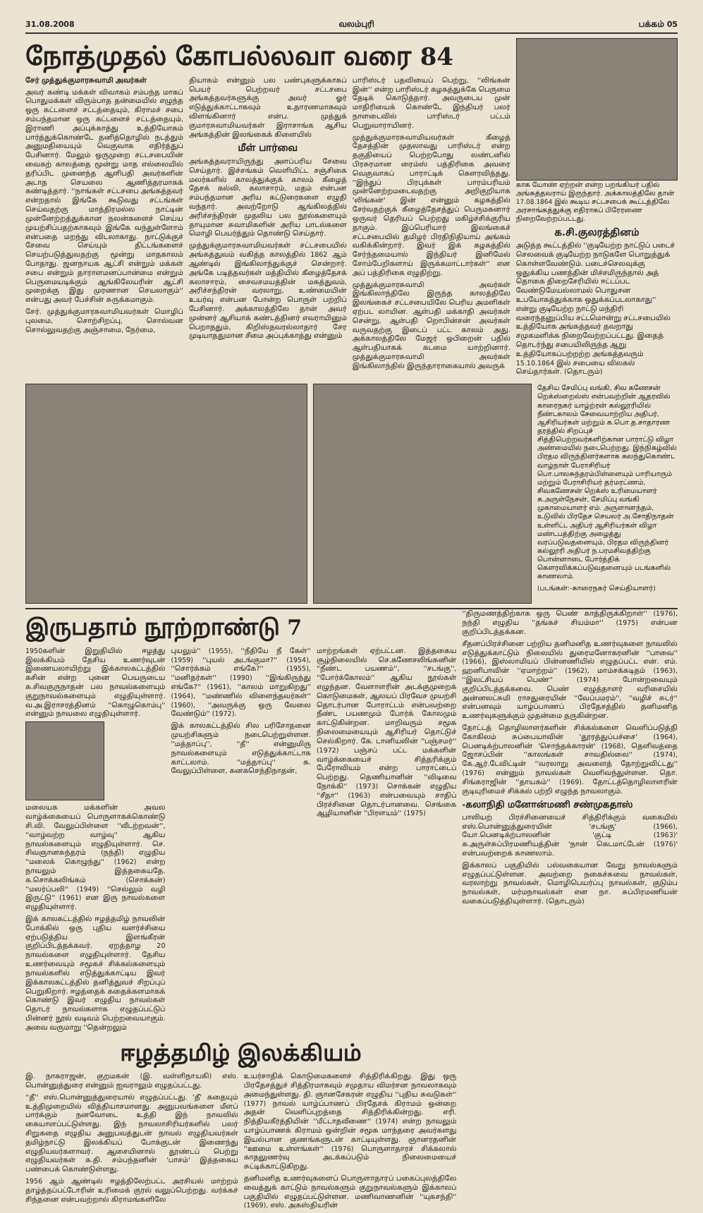31.08.2008 வலம்புரி பக்கம் 05
நோத்முதல் கோபல்லவா வரை 84
சேர் முத்துக்குமாரசுவாமி அவர்கள்
அவர் கண்டி மக்கள் விவாகம் சம்பந்த மாகப் பொதுமக்கள் விரும்பாத தன்மையில் எழுந்த ஒரு கட்டளைச் சட்டத்தையும், கிராமச் சபை சம்பந்தமான ஒரு கட்டளைச் சட்டத்தையும், இராணி அப்புக்காத்து உத்தியோகம் பார்த்துக்கொண்டே தனித்தொழில் நடத்தும் அனுமதியையும் வெகுவாக எதிர்த்துப் பேசினார். மேலும் ஒருமுறை சட்டசபையின் வைகற் காலத்தை மூன்று மாத எல்லையில் தரிப்பிட முனைந்த ஆளிபதி அவர்களின் அடாத செயலை ஆணித்தரமாகக் கண்டித்தார். ''நாங்கள் சட்டசபை அங்கத்தவர் என்றதால் இங்கே கூடுவது சட்டங்கள் செய்வதற்கு மாத்திரமல்ல நாட்டின் முன்னேற்றத்துக்கான நலன்களைச் செய்ய முயற்சிப்பதற்காகவும் இங்கே வந்துள்ளோம் என்பதை மறந்து விடலாகாது. நாட்டுக்குச் சேவை செய்யும் திட்டங்களைச் செயற்படுத்துவதற்கு மூன்று மாதகாலம் போதாது. ஜனநாயக ஆட்சி என்றும் மக்கள் சபை என்றும் தாராளமனப்பான்மை என்றும் பெருமையடிக்கும் ஆங்கிலேயரின் ஆட்சி முறைக்கு இது முரணான செயலாகும்'' என்பது அவர் பேச்சின் சுருக்கமாகும்.
சேர். முத்துக்குமாரசுவாமியவர்கள் மொழிப் புலமை, சொற்சிறப்பு, சொல்வன சொல்லுவதற்கு அஞ்சாமை, நேர்மை,
தியாகம் என்னும் பல பண்புகளுக்காகப் பெயர் பெற்றவர் சட்டசபை அங்கத்தவர்களுக்கு அவர் ஓர் எடுத்துக்காட்டாகவும் உதாரணமாகவும் விளங்கினார் என்ப. முத்துக் குமாரசுவாமியவர்கள் இராசாங்க ஆசிய அங்கத்தின் இலங்கைக் கிளையில்
மீள் பார்வை
அங்கத்தவராயிருந்து அளப்பரிய சேவை செய்தார். இச்சங்கம் வெளியிட்ட சஞ்சிகை மலர்களில் காலத்துக்குக் காலம் கீழைத் தேசக் கல்வி, கலாசாரம், மதம் என்பன சம்பந்தமான அரிய கட்டுரைகளை எழுதி வந்தார். அவற்றோடு ஆங்கிலத்தில் அரிச்சந்திரன் முதலிய பல நூல்களையும் தாயுமான சுவாமிகளின் அரிய பாடல்களை மொழி பெயர்த்தும் தொண்டு செய்தார்.
முத்துக்குமாரசுவாமியவர்கள் சட்டசபையில் அங்கத்துவம் வகித்த காலத்தில் 1862 ஆம் ஆண்டில் இங்கிலாந்துக்குச் சென்றார். அங்கே படித்தவர்கள் மத்தியில் கீழைத்தேசக் கலாசாரம், சைவசமயத்தின் மகத்துவம், அரிச்சந்திரன் வரலாறு, உண்மையின் உயர்வு என்பன போன்ற பொருள் பற்றிப் பேசினார். அக்காலத்திலே தான் அவர் முன்னர் ஆசியாக் கண்டத்தினர் எவராயினும் பெறாததும், கிறிஸ்தவரல்லாதார் சேர முடியாததுமான சீமை அப்புக்காத்து என்னும்
பாரிஸ்டர் பதவியைப் பெற்று, ''லிங்கன் இன்'' என்ற பாரிஸ்டர் கழகத்துக்கே பெருமை தேடிக் கொடுத்தார். அவருடைய முன் மாதிரியைக் கொண்டே இந்தியர் பலர் நாளடைவில் பாரிஸ்டர் பட்டம் பெறுவாராயினர்.
முத்துக்குமாரசுவாமியவர்கள் கீழைத் தேசத்தின் முதலாவது பாரிஸ்டர் என்ற தகுதியைப் பெற்றபோது லண்டனில் பிரசுரமான ரைம்ஸ் பத்திரிகை அவரை வெகுவாகப் பாராட்டிக் கௌரவித்தது. ''இந்துப் பிரபுக்கள் பாரம்பரியம் முன்னேற்றமடைவதற்கு அறிகுறியாக 'லிங்கன்' இன் என்னும் கழகத்தில் சேர்வதற்குக் கீழைத்தேசத்துப் பெருமகனார் ஒருவர் தெரியப் பெற்றது மகிழ்ச்சிக்குரிய தாகும். இப்பெரியார் இலங்கைச் சட்டசபையில் தமிழர் பிரதிநிதியாய் அங்கம் வகிக்கின்றார். இவர் இக் கழகத்தில் சேர்ந்தமையால் இந்தியர் இனிமேல் சோம்பேறிகளாய் இருக்கமாட்டார்கள்'' என அப் பத்திரிகை எழுதிற்று.
முத்துக்குமாரசுவாமி அவர்கள் இங்கிலாந்திலே இருந்த காலத்திலே இலங்கைச் சட்டசபையிலே பெரிய அமளிகள் ஏற்பட லாயின. ஆள்பதி மக்காதி அவர்கள் சென்று, ஆள்பதி றொபின்சன் அவர்கள் வருவதற்கு இடைப் பட்ட காலம் அது. அக்காலத்திலே மேஜர் ஒபிறைன் பதில் ஆள்பதியாகக் கடமை யாற்றினார். முத்துக்குமாரசுவாமி அவர்கள் இங்கிலாந்தில் இருந்தாராகையால் அவருக்
காக யோண் ஏற்றன் என்ற பறங்கியர் பதில் அங்கத்தவராய் இருந்தார். அக்காலத்திலே தான் 17.08.1864 இல் கூடிய சட்டசபைக் கூட்டத்திலே அரசாங்கத்துக்கு எதிராகப் பிரேரணை நிறைவேற்றப்பட்டது.
க.சி.குலரத்தினம்
அடுத்த கூட்டத்தில் ''குடியேற்ற நாட்டுப் படைச் செலவைக் குடியேற்ற நாடுகளே பொறுத்துக் கொள்ளவேண்டும். படைச்செலவுக்கு ஒதுக்கிய பணத்தின் மிச்சமிருந்தால் அத் தொகை திறைசேரியில் ஈட்டப்பட வேண்டுமேயல்லாமல் பொதுசன உபயோகத்துக்காக ஒதுக்கப்படலாகாது'' என்று குடியேற்ற நாட்டு மந்திரி வரைந்தனுப்பிய சட்டமொன்று சட்டசபையில் உத்தியோக அங்கத்தவர் தவறாது சமுகமளிக்க நிறைவேற்றப்பட்டது. இதைத் தொடர்ந்து சபையிலிருந்த ஆறு உத்தியோகப்பற்றற்ற அங்கத்தவரும் 15.10.1864 இல் சபையை விலகல் செய்தார்கள். (தொடரும்)
தேசிய சேமிப்பு வங்கி, சிவ கணேசன் றெக்ஸ்றைல்ஸ் என்பவற்றின் ஆதரவில் காரைநகர் யாழ்ற்ரன் கல்லூரியில் நீண்டகாலம் சேவையாற்றிய அதிபர், ஆசிரியர்கள் மற்றும் க.பொ.த.சாதாரண தரத்தில் சிறப்புச் சித்திபெற்றவர்களிற்கான பாராட்டு விழா அண்மையில் நடைபெற்றது. இந்நிகழ்வில் பிரதம விருந்தினர்களாக கலந்துகொண்ட வாழ்நாள் பேராசிரியர் பொ.பாலசுந்தரம்பிள்ளையும் பாரியாரும் மற்றும் பேராசிரியர் தர்மரட்ணம், சிவகணேசன் றெக்ஸ் உரிமையாளர் க.அருள்நேசன், சேமிப்பு வங்கி முகாமையாளர் எம். அருளானந்தம், உடுவில் பிரதேச செயலர் அ.சோதிநாதன் உள்ளிட்ட அதிபர் ஆசிரியர்கள் விழா மண்டபத்திற்கு அழைத்து வரப்படுவதனையும், பிரதம விருந்தினர் கல்லூரி அதிபர் ந.பரமசிவத்திற்கு பொன்னாடை போர்த்திக் கௌரவிக்கப்படுவதனையும் படங்களில் காணலாம்.
(படங்கள்:-காரைநகர் செய்தியாளர்)
இருபதாம் நூற்றாண்டு 7
1950களின் இறுதியில் ஈழத்து இலக்கியம் தேசிய உணர்வுடன் இணையலாயிற்று இக்காலகட்டத்தில் கசின் என்ற புனை பெயருடைய க.சிவகுருநாதன் பல நாவல்களையும் குறுநாவல்களையும் எழுதியுள்ளார். வ.அ.இராசரத்தினம் ''கொழுகொம்பு'' என்னும் நாவலை எழுதியுள்ளார்.
மலையக மக்களின் அவல வாழ்க்கையைப் பொருளாகக்கொண்டு சி.வி. வேலுப்பிள்ளை ''வீடற்றவன்'', ''வாழ்வற்ற வாழ்வு'' ஆகிய நாவல்களையும் எழுதியுள்ளார். செ. சிவஞானசுந்தரம் (நந்தி) எழுதிய ''மலைக் கொழுந்து'' (1962) என்ற நாவலும் இத்தகையதே. க.சொக்கலிங்கம் (சொக்கன்) ''மலர்ப்பலி'' (1949) ''செல்லும் வழி இருட்டு'' (1961) என இரு நாவல்களை எழுதியுள்ளார்.
இக் காலகட்டத்தில் ஈழத்தமிழ் நாவலின் போக்கில் ஒரு புதிய வளர்ச்சியை ஏற்படுத்திய இளங்கீரன் குறிப்பிடத்தக்கவர். ஏறத்தாழ 20 நாவல்களை எழுதியுள்ளார். தேசிய உணர்வையும் சமூகச் சிக்கல்களையும் நாவல்களில் எடுத்துக்காட்டிய இவர் இக்காலகட்டத்தில் தனித்துவச் சிறப்புப் பெறுகிறார். ஈழத்தைக் கதைக்களமாகக் கொண்டு இவர் எழுதிய நாவல்கள் தொடர் நாவல்களாக எழுதப்பட்டுப் பின்னர் நூல் வடிவம் பெற்றவையாகும். அவை வருமாறு ''தென்றலும்
புயலும்'' (1955), ''நீதியே நீ கேள்'' (1959) ''புயல் அடங்குமா?'' (1954), ''சொர்க்கம் எங்கே?'' (1955), ''மனிதர்கள்'' (1990) ''இங்கிருந்து எங்கே?'' (1961), ''காலம் மாறுகிறது'' (1964), ''மண்ணில் விளைந்தவர்கள்'' (1960), ''அவருக்கு ஒரு வேலை வேண்டும்'' (1972).
இக் காலகட்டத்தில் சில பரிசோதனை முயற்சிகளும் நடைபெற்றுள்ளன. ''மத்தாப்பு'', ''தீ'' என்னுமிரு நாவல்களையும் எடுத்துக்காட்டாக காட்டலாம். ''மத்தாப்பு'' க. வேலுப்பிள்ளை, கனகசெந்திநாதன்,
மாற்றங்கள் ஏற்பட்டன. இத்தகைய சூழ்நிலையில் செ.கணேசலிங்கனின் ''நீண்ட பயணம்'', ''சடங்கு'', ''போர்க்கோலம்'' ஆகிய நூல்கள் எழுந்தன. வேளாளரின் அடக்குமுறைக் கொடுமைகள், ஆலயப் பிரவேச முயற்சி தொடர்பான போராட்டம் என்பவற்றை நீண்ட பயணமும் போர்க் கோலமும் காட்டுகின்றன. மாறிவரும் சமூக நிலைமையையும் ஆசிரியர் தொட்டுச் செல்கிறார். கே. டானியலின் ''பஞ்சமர்'' (1972) பஞ்சப் பட்ட மக்களின் வாழ்க்கையைச் சித்தரிக்கும் பேரோவியம் என்ற பாராட்டைப் பெற்றது. தெணியானின் ''விடிவை நோக்கி'' (1973) சொக்கன் எழுதிய ''சீதா'' (1963) என்பவையும் சாதிப் பிரச்சினை தொடர்பானவை. செங்கை ஆழியானின் ''பிரளயம்'' (1975)
ஈழத்தமிழ் இலக்கியம்
இ. நாகராஜன், குறமகன் (இ. வள்ளிநாயகி) எஸ். பொன்னுத்துரை என்னும் ஐவராலும் எழுதப்பட்டது.
''தீ'' எஸ்.பொன்னுத்துரையால் எழுதப்பட்டது. 'தீ' கதையும் உத்திமுறையில் வித்தியாசமானது. அனுபவங்களை மீளப் பார்க்கும் நனவோடை உத்தி இந் நாவலில் கையாளப்பட்டுள்ளது. இந் நாவலாசிரியர்களில் பலர் சிறுகதை எழுதிய அனுபவத்துடன் நாவல் எழுதியவர்கள் தமிழ்நாட்டு இலக்கியப் போக்குடன் இணைந்து எழுதியவர்களாவர். ஆசையினால் தூண்டப் பெற்று எழுதியவர்கள் க.தி. சம்பந்தனின் 'பாசம்' இத்தகைய பண்பைக் கொண்டுள்ளது.
1956 ஆம் ஆண்டில் ஈழத்திலேற்பட்ட அரசியல் மாற்றம் தாழ்த்தப்பட்டோரின் உரிமைக் குரல் வலுப்பெற்றது. வர்க்கச் சிந்தனை என்பவற்றால் கிராமங்களிலே
உயர்சாதிக் கொடுமைகளைச் சித்திரிக்கிறது. இது ஒரு பிரதேசத்துச் சித்திரமாகவும் சமுதாய விமர்சன நாவலாகவும் அமைந்துள்ளது. தி. ஞானசேகரன் எழுதிய ''புதிய சுவடுகள்'' (1977) நாவல் யாழ்ப்பாணப் பிரதேசக் கிராமம் ஒன்றை அதன் வெளிப்புறத்தை சித்திரிக்கின்றது. எரி. நித்தியகீர்த்தியின் ''மீட்டாதவீணை'' (1974) என்ற நாவலும் யாழ்ப்பாணக் கிராமம் ஒன்றின் சமூக மாந்தரை அவர்களது இயல்பான குணங்களுடன் காட்டியுள்ளது. ஞானரதனின் ''ஊமை உள்ளங்கள்'' (1976) பொருளாதாரச் சிக்கலால் காதலுணர்வு அடக்கப்படும் நிலைமையைச் சுட்டிக்காட்டுகிறது.
தனிமனித உணர்வுகளைப் பொருளாதாரப் பகைப்புலத்திலே வைத்துக் காட்டும் நாவல்களும் குறுநாவல்களும் இக்காலப் பகுதியில் எழுதப்பட்டுள்ளன. மணிவாணனின் ''யுகசந்தி'' (1969), எஸ். அகஸ்தியரின்
''திருமணத்திற்காக ஒரு பெண் காத்திருக்கிறாள்'' (1976), நந்தி எழுதிய ''தங்கச் சியம்மா'' (1975) என்பன குறிப்பிடத்தக்கன.
சீதனப்பிரச்சினை பற்றிய தனிமனித உணர்வுகளை நாவலில் எடுத்துக்காட்டும் நிலையில் துரைமனோகரனின் ''பாவை'' (1966), இஸ்லாமியப் பின்னணியில் எழுதப்பட்ட என். எம். ஹனிபாவின் ''ஏமாற்றம்'' (1962), மாம்சக்கடிதம் (1963), ''இலட்சியப் பெண்'' (1974) போன்றவையும் குறிப்பிடத்தக்கவை. பெண் எழுத்தாளர் வரிசையில் அன்னலட்சுமி ராசதுரையின் ''வேப்பமரம்'', ''வழிச் சுடர்'' என்பனவும் யாழ்ப்பாணப் பிரதேசத்தில் தனிமனித உணர்வுகளுக்கும் முதன்மை தருகின்றன.
தோட்டத் தொழிலாளர்களின் சிக்கல்களை வெளிப்படுத்தி கோகிலம் சுப்பையாவின் 'தூரத்துப்பச்சை' (1964), பெனடிக்ற்பாலனின் 'சொந்தக்காரன்' (1968), தெளிவத்தை ஜோசப்பின் ''காலங்கள் சாவதில்லை'' (1974), கே.ஆர்.டேவிட்டின் ''வரலாறு அவளைத் தோற்றுவிட்டது'' (1976) என்னும் நாவல்கள் வெளிவந்துள்ளன. தொ. சிங்கராஜின் ''தாயகம்'' (1969). தோட்டத்தொழிலாளரின் குடியுரிமைச் சிக்கல் பற்றி எழுந்த நாவலாகும்.
-கலாநிதி மனோன்மணி சண்முகதாஸ்
பாலியற் பிரச்சினையைச் சித்திரிக்கும் வகையில் எஸ்.பொன்னுத்துரையின் 'சடங்கு' (1966), யோ.பெனடிக்ற்பாலனின் 'குட்டி (1963)' க.அருள்சுப்பிரமணியத்தின் 'நான் கெடமாட்டேன் (1976)' என்பவற்றைக் காணலாம்.
இக்காலப் பகுதியில் பல்வகையான வேறு நாவல்களும் எழுதப்பட்டுள்ளன. அவற்றை நகைச்சுவை நாவல்கள், வரலாற்று நாவல்கள், மொழிபெயர்ப்பு நாவல்கள், குடும்ப நாவல்கள், மர்மநாவல்கள் என நா. சுப்பிரமணியன் வகைப்படுத்தியுள்ளார். (தொடரும்)